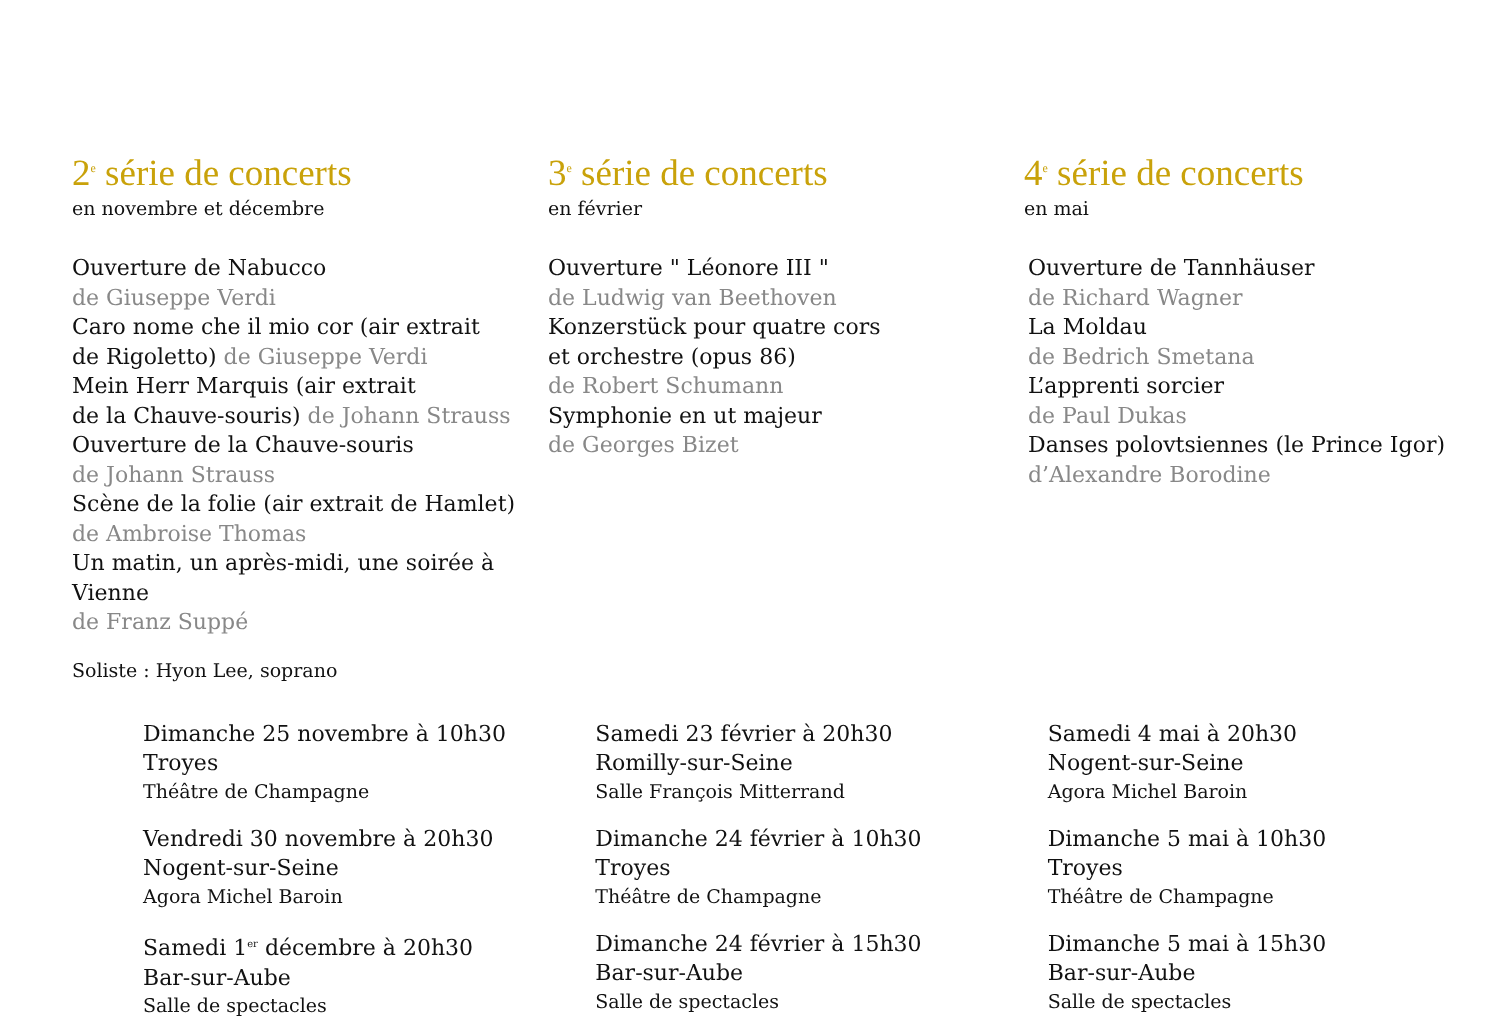2<sup>e</sup> série de concerts
en novembre et décembre
Ouverture de Nabucco
de Giuseppe Verdi
Caro nome che il mio cor (air extrait
de Rigoletto) de Giuseppe Verdi
Mein Herr Marquis (air extrait
de la Chauve-souris) de Johann Strauss
Ouverture de la Chauve-souris
de Johann Strauss
Scène de la folie (air extrait de Hamlet)
de Ambroise Thomas
Un matin, un après-midi, une soirée à Vienne
de Franz Suppé
Soliste : Hyon Lee, soprano
3<sup>e</sup> série de concerts
en février
Ouverture " Léonore III "
de Ludwig van Beethoven
Konzerstück pour quatre cors
et orchestre (opus 86)
de Robert Schumann
Symphonie en ut majeur
de Georges Bizet
4<sup>e</sup> série de concerts
en mai
Ouverture de Tannhäuser
de Richard Wagner
La Moldau
de Bedrich Smetana
L’apprenti sorcier
de Paul Dukas
Danses polovtsiennes (le Prince Igor)
d’Alexandre Borodine
Dimanche 25 novembre à 10h30
Troyes
Théâtre de Champagne
Vendredi 30 novembre à 20h30
Nogent-sur-Seine
Agora Michel Baroin
Samedi 1<sup>er</sup> décembre à 20h30
Bar-sur-Aube
Salle de spectacles
Samedi 23 février à 20h30
Romilly-sur-Seine
Salle François Mitterrand
Dimanche 24 février à 10h30
Troyes
Théâtre de Champagne
Dimanche 24 février à 15h30
Bar-sur-Aube
Salle de spectacles
Samedi 4 mai à 20h30
Nogent-sur-Seine
Agora Michel Baroin
Dimanche 5 mai à 10h30
Troyes
Théâtre de Champagne
Dimanche 5 mai à 15h30
Bar-sur-Aube
Salle de spectacles